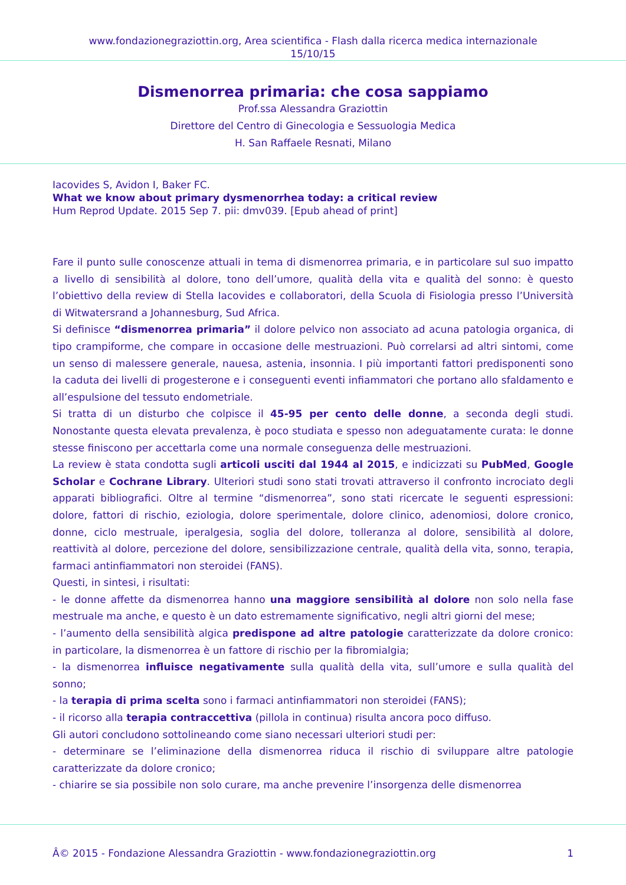www.fondazionegraziottin.org, Area scientifica - Flash dalla ricerca medica internazionale
15/10/15
Dismenorrea primaria: che cosa sappiamo
Prof.ssa Alessandra Graziottin
Direttore del Centro di Ginecologia e Sessuologia Medica
H. San Raffaele Resnati, Milano
Iacovides S, Avidon I, Baker FC.
What we know about primary dysmenorrhea today: a critical review
Hum Reprod Update. 2015 Sep 7. pii: dmv039. [Epub ahead of print]
Fare il punto sulle conoscenze attuali in tema di dismenorrea primaria, e in particolare sul suo impatto a livello di sensibilità al dolore, tono dell’umore, qualità della vita e qualità del sonno: è questo l’obiettivo della review di Stella Iacovides e collaboratori, della Scuola di Fisiologia presso l’Università di Witwatersrand a Johannesburg, Sud Africa.
Si definisce “dismenorrea primaria” il dolore pelvico non associato ad acuna patologia organica, di tipo crampiforme, che compare in occasione delle mestruazioni. Può correlarsi ad altri sintomi, come un senso di malessere generale, nauesa, astenia, insonnia. I più importanti fattori predisponenti sono la caduta dei livelli di progesterone e i conseguenti eventi infiammatori che portano allo sfaldamento e all’espulsione del tessuto endometriale.
Si tratta di un disturbo che colpisce il 45-95 per cento delle donne, a seconda degli studi. Nonostante questa elevata prevalenza, è poco studiata e spesso non adeguatamente curata: le donne stesse finiscono per accettarla come una normale conseguenza delle mestruazioni.
La review è stata condotta sugli articoli usciti dal 1944 al 2015, e indicizzati su PubMed, Google Scholar e Cochrane Library. Ulteriori studi sono stati trovati attraverso il confronto incrociato degli apparati bibliografici. Oltre al termine “dismenorrea”, sono stati ricercate le seguenti espressioni: dolore, fattori di rischio, eziologia, dolore sperimentale, dolore clinico, adenomiosi, dolore cronico, donne, ciclo mestruale, iperalgesia, soglia del dolore, tolleranza al dolore, sensibilità al dolore, reattività al dolore, percezione del dolore, sensibilizzazione centrale, qualità della vita, sonno, terapia, farmaci antinfiammatori non steroidei (FANS).
Questi, in sintesi, i risultati:
- le donne affette da dismenorrea hanno una maggiore sensibilità al dolore non solo nella fase mestruale ma anche, e questo è un dato estremamente significativo, negli altri giorni del mese;
- l’aumento della sensibilità algica predispone ad altre patologie caratterizzate da dolore cronico: in particolare, la dismenorrea è un fattore di rischio per la fibromialgia;
- la dismenorrea influisce negativamente sulla qualità della vita, sull’umore e sulla qualità del sonno;
- la terapia di prima scelta sono i farmaci antinfiammatori non steroidei (FANS);
- il ricorso alla terapia contraccettiva (pillola in continua) risulta ancora poco diffuso.
Gli autori concludono sottolineando come siano necessari ulteriori studi per:
- determinare se l’eliminazione della dismenorrea riduca il rischio di sviluppare altre patologie caratterizzate da dolore cronico;
- chiarire se sia possibile non solo curare, ma anche prevenire l’insorgenza delle dismenorrea
Â© 2015 - Fondazione Alessandra Graziottin - www.fondazionegraziottin.org 1